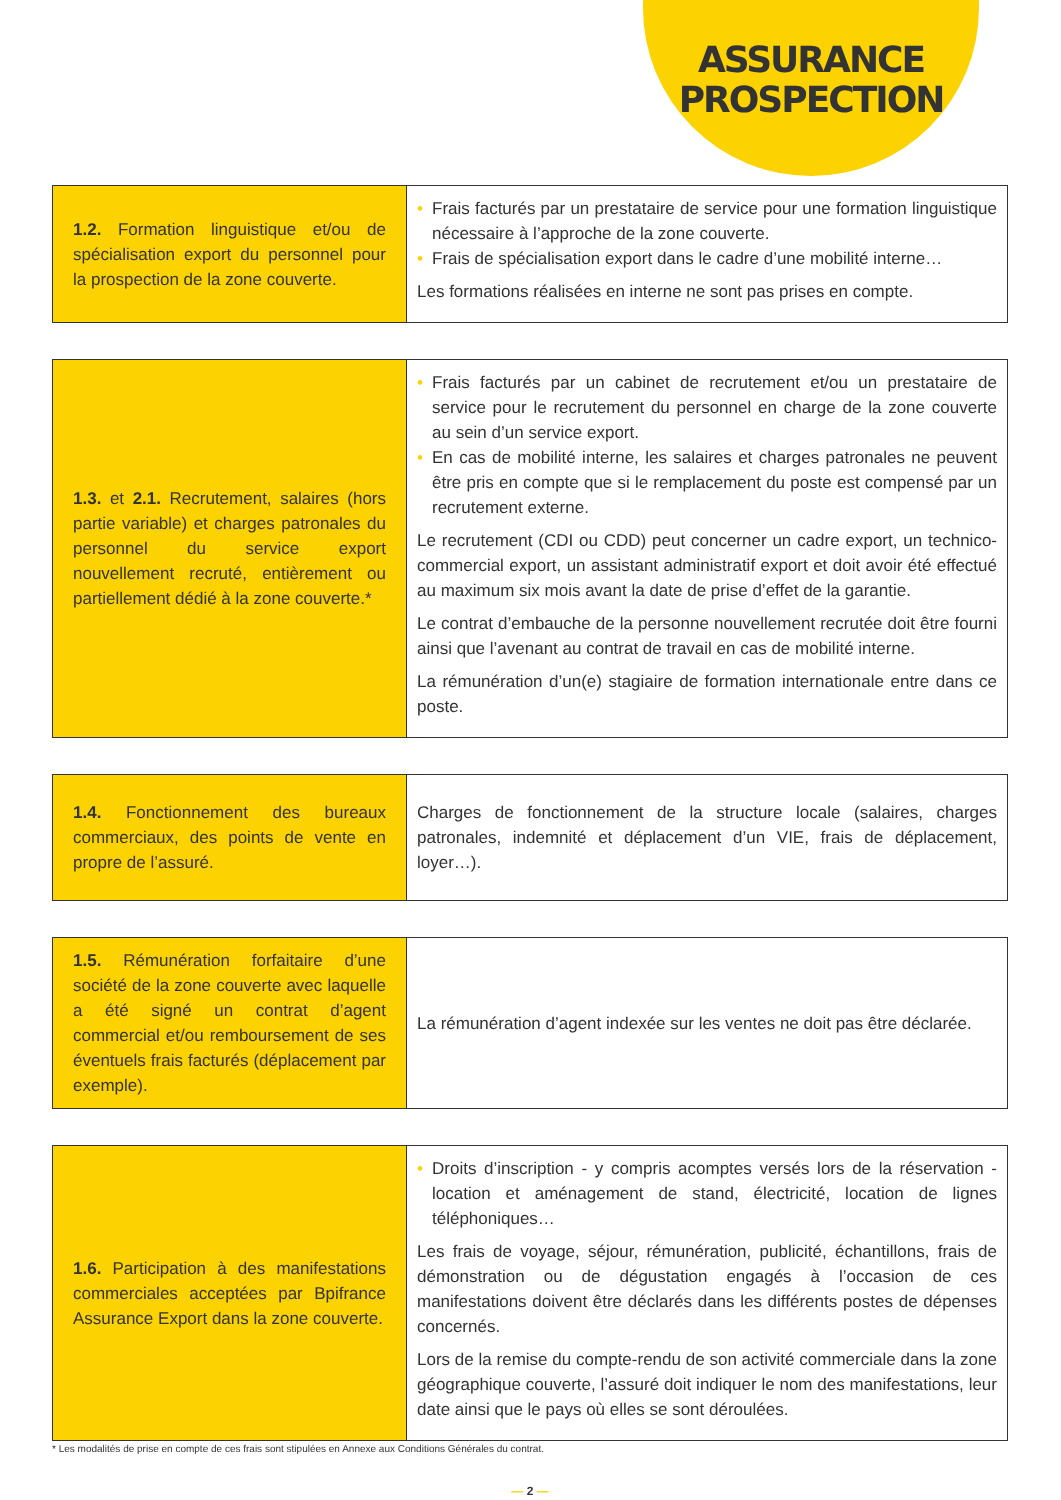ASSURANCE
PROSPECTION
| 1.2. Formation linguistique et/ou de spécialisation export du personnel pour la prospection de la zone couverte. | • Frais facturés par un prestataire de service pour une formation linguistique nécessaire à l’approche de la zone couverte. • Frais de spécialisation export dans le cadre d’une mobilité interne… Les formations réalisées en interne ne sont pas prises en compte. |
| 1.3. et 2.1. Recrutement, salaires (hors partie variable) et charges patronales du personnel du service export nouvellement recruté, entièrement ou partiellement dédié à la zone couverte.* | • Frais facturés par un cabinet de recrutement et/ou un prestataire de service pour le recrutement du personnel en charge de la zone couverte au sein d’un service export. • En cas de mobilité interne, les salaires et charges patronales ne peuvent être pris en compte que si le remplacement du poste est compensé par un recrutement externe. Le recrutement (CDI ou CDD) peut concerner un cadre export, un technico-commercial export, un assistant administratif export et doit avoir été effectué au maximum six mois avant la date de prise d’effet de la garantie. Le contrat d’embauche de la personne nouvellement recrutée doit être fourni ainsi que l’avenant au contrat de travail en cas de mobilité interne. La rémunération d’un(e) stagiaire de formation internationale entre dans ce poste. |
| 1.4. Fonctionnement des bureaux commerciaux, des points de vente en propre de l’assuré. | Charges de fonctionnement de la structure locale (salaires, charges patronales, indemnité et déplacement d’un VIE, frais de déplacement, loyer…). |
| 1.5. Rémunération forfaitaire d’une société de la zone couverte avec laquelle a été signé un contrat d’agent commercial et/ou remboursement de ses éventuels frais facturés (déplacement par exemple). | La rémunération d’agent indexée sur les ventes ne doit pas être déclarée. |
| 1.6. Participation à des manifestations commerciales acceptées par Bpifrance Assurance Export dans la zone couverte. | • Droits d’inscription - y compris acomptes versés lors de la réservation - location et aménagement de stand, électricité, location de lignes téléphoniques… Les frais de voyage, séjour, rémunération, publicité, échantillons, frais de démonstration ou de dégustation engagés à l’occasion de ces manifestations doivent être déclarés dans les différents postes de dépenses concernés. Lors de la remise du compte-rendu de son activité commerciale dans la zone géographique couverte, l’assuré doit indiquer le nom des manifestations, leur date ainsi que le pays où elles se sont déroulées. |
* Les modalités de prise en compte de ces frais sont stipulées en Annexe aux Conditions Générales du contrat.
— 2 —